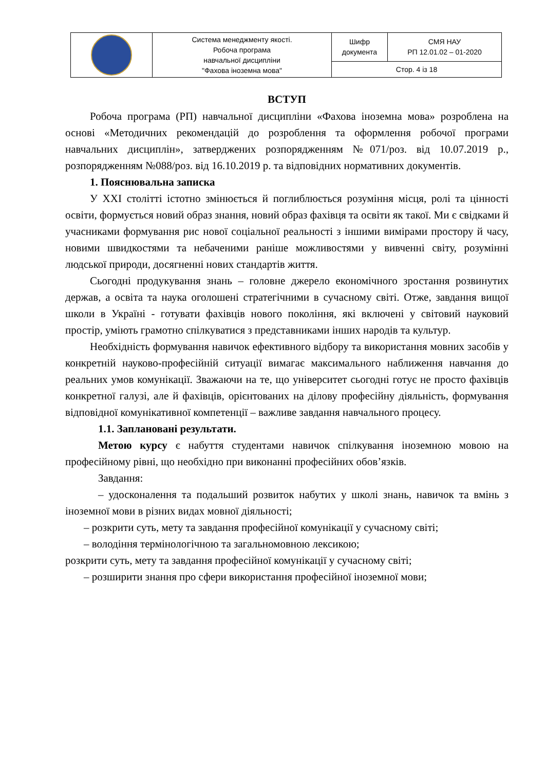| | Система менеджменту якості. Робоча програма навчальної дисципліни "Фахова іноземна мова" | Шифр документа | СМЯ НАУ РП 12.01.02 – 01-2020 |
| | | Стор. 4 із 18 | |
ВСТУП
Робоча програма (РП) навчальної дисципліни «Фахова іноземна мова» розроблена на основі «Методичних рекомендацій до розроблення та оформлення робочої програми навчальних дисциплін», затверджених розпорядженням №071/роз. від 10.07.2019 р., розпорядженням №088/роз. від 16.10.2019 р. та відповідних нормативних документів.
1. Пояснювальна записка
У ХХІ столітті істотно змінюється й поглиблюється розуміння місця, ролі та цінності освіти, формується новий образ знання, новий образ фахівця та освіти як такої. Ми є свідками й учасниками формування рис нової соціальної реальності з іншими вимірами простору й часу, новими швидкостями та небаченими раніше можливостями у вивченні світу, розумінні людської природи, досягненні нових стандартів життя.
Сьогодні продукування знань – головне джерело економічного зростання розвинутих держав, а освіта та наука оголошені стратегічними в сучасному світі. Отже, завдання вищої школи в Україні - готувати фахівців нового покоління, які включені у світовий науковий простір, уміють грамотно спілкуватися з представниками інших народів та культур.
Необхідність формування навичок ефективного відбору та використання мовних засобів у конкретній науково-професійній ситуації вимагає максимального наближення навчання до реальних умов комунікації. Зважаючи на те, що університет сьогодні готує не просто фахівців конкретної галузі, але й фахівців, орієнтованих на ділову професійну діяльність, формування відповідної комунікативної компетенції – важливе завдання навчального процесу.
1.1. Заплановані результати.
Метою курсу є набуття студентами навичок спілкування іноземною мовою на професійному рівні, що необхідно при виконанні професійних обов’язків.
Завдання:
– удосконалення та подальший розвиток набутих у школі знань, навичок та вмінь з іноземної мови в різних видах мовної діяльності;
– розкрити суть, мету та завдання професійної комунікації у сучасному світі;
– володіння термінологічною та загальномовною лексикою;
розкрити суть, мету та завдання професійної комунікації у сучасному світі;
– розширити знання про сфери використання професійної іноземної мови;